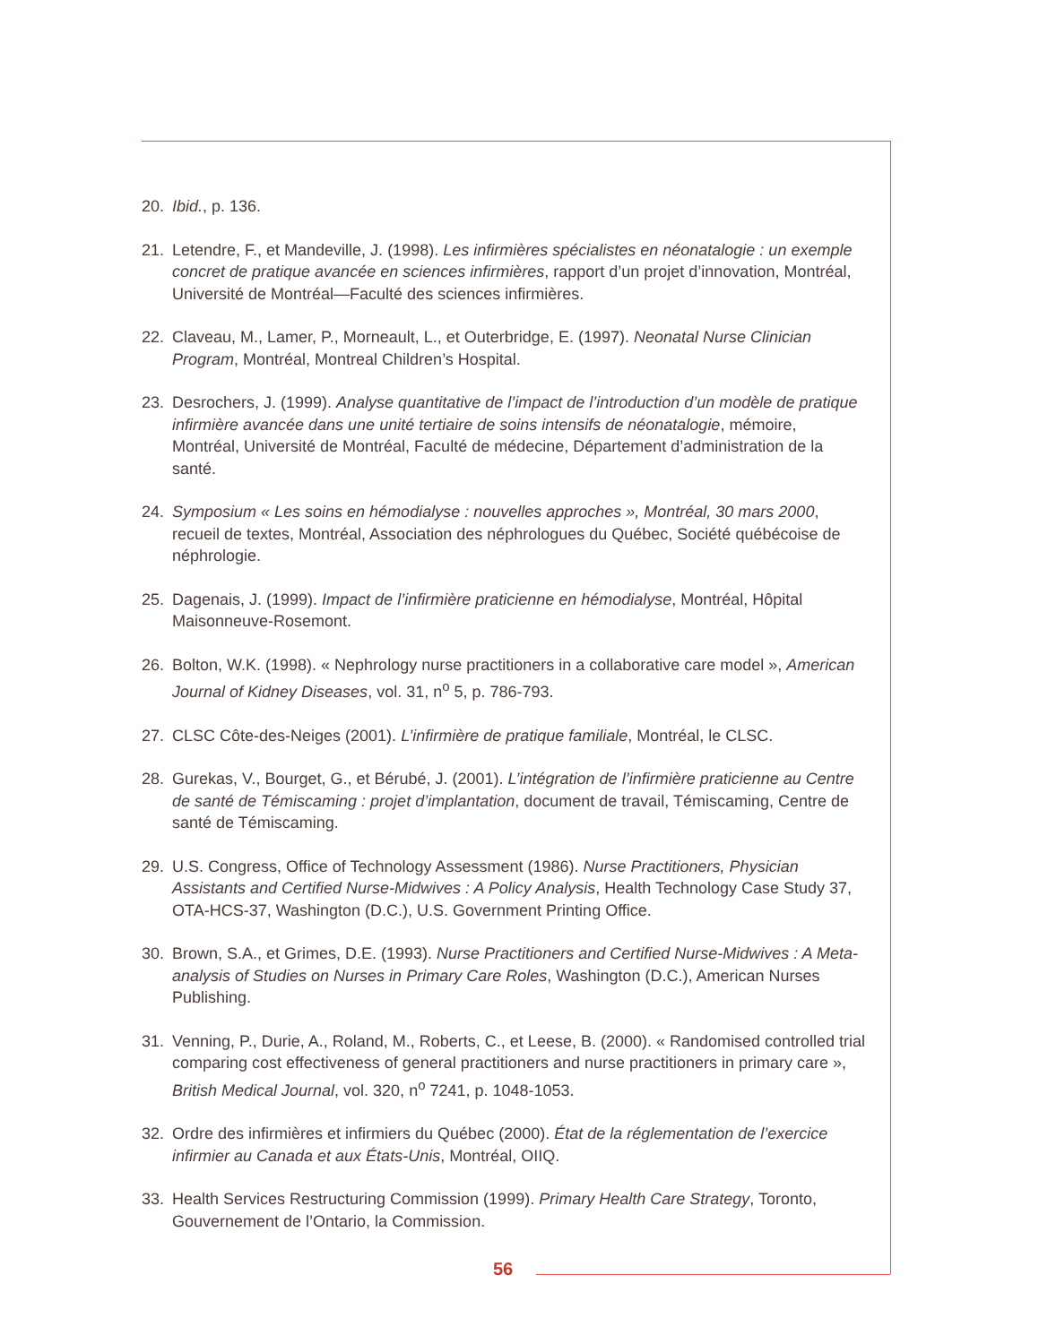20. Ibid., p. 136.
21. Letendre, F., et Mandeville, J. (1998). Les infirmières spécialistes en néonatalogie : un exemple concret de pratique avancée en sciences infirmières, rapport d’un projet d’innovation, Montréal, Université de Montréal—Faculté des sciences infirmières.
22. Claveau, M., Lamer, P., Morneault, L., et Outerbridge, E. (1997). Neonatal Nurse Clinician Program, Montréal, Montreal Children’s Hospital.
23. Desrochers, J. (1999). Analyse quantitative de l’impact de l’introduction d’un modèle de pratique infirmière avancée dans une unité tertiaire de soins intensifs de néonatalogie, mémoire, Montréal, Université de Montréal, Faculté de médecine, Département d’administration de la santé.
24. Symposium « Les soins en hémodialyse : nouvelles approches », Montréal, 30 mars 2000, recueil de textes, Montréal, Association des néphrologues du Québec, Société québécoise de néphrologie.
25. Dagenais, J. (1999). Impact de l’infirmière praticienne en hémodialyse, Montréal, Hôpital Maisonneuve-Rosemont.
26. Bolton, W.K. (1998). « Nephrology nurse practitioners in a collaborative care model », American Journal of Kidney Diseases, vol. 31, n<sup>o</sup> 5, p. 786-793.
27. CLSC Côte-des-Neiges (2001). L’infirmière de pratique familiale, Montréal, le CLSC.
28. Gurekas, V., Bourget, G., et Bérubé, J. (2001). L’intégration de l’infirmière praticienne au Centre de santé de Témiscaming : projet d’implantation, document de travail, Témiscaming, Centre de santé de Témiscaming.
29. U.S. Congress, Office of Technology Assessment (1986). Nurse Practitioners, Physician Assistants and Certified Nurse-Midwives : A Policy Analysis, Health Technology Case Study 37, OTA-HCS-37, Washington (D.C.), U.S. Government Printing Office.
30. Brown, S.A., et Grimes, D.E. (1993). Nurse Practitioners and Certified Nurse-Midwives : A Meta-analysis of Studies on Nurses in Primary Care Roles, Washington (D.C.), American Nurses Publishing.
31. Venning, P., Durie, A., Roland, M., Roberts, C., et Leese, B. (2000). « Randomised controlled trial comparing cost effectiveness of general practitioners and nurse practitioners in primary care », British Medical Journal, vol. 320, n<sup>o</sup> 7241, p. 1048-1053.
32. Ordre des infirmières et infirmiers du Québec (2000). État de la réglementation de l’exercice infirmier au Canada et aux États-Unis, Montréal, OIIQ.
33. Health Services Restructuring Commission (1999). Primary Health Care Strategy, Toronto, Gouvernement de l’Ontario, la Commission.
56